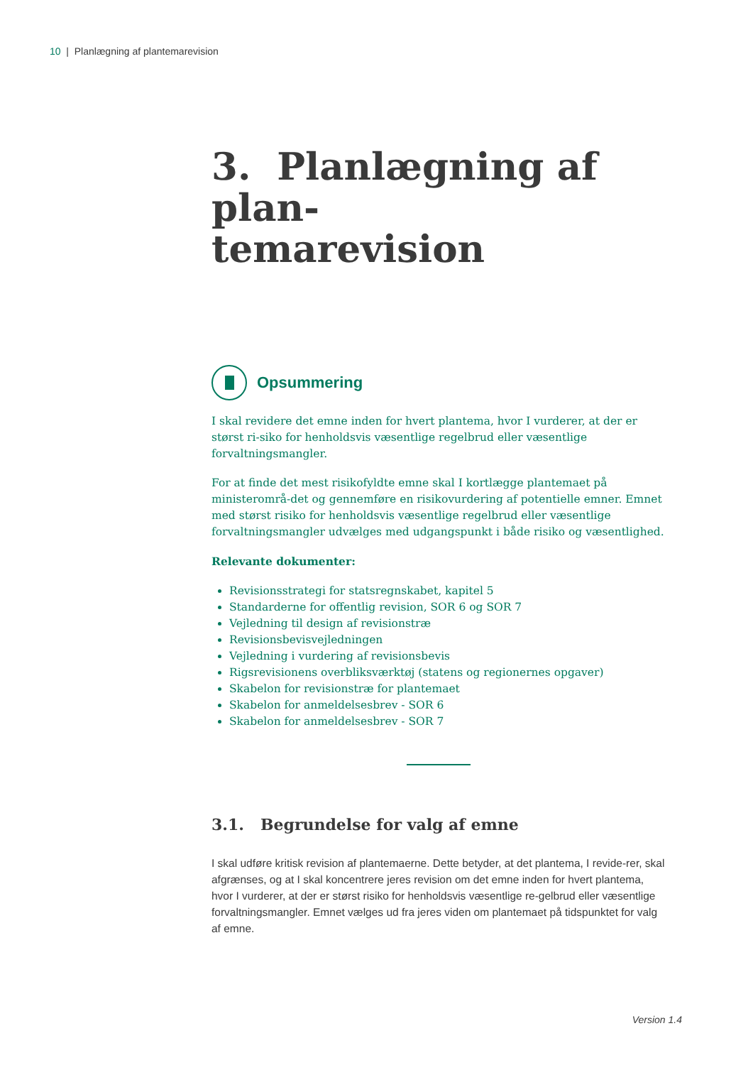10 | Planlægning af plantemarevision
3. Planlægning af plan-
temarevision
Opsummering
I skal revidere det emne inden for hvert plantema, hvor I vurderer, at der er størst ri-siko for henholdsvis væsentlige regelbrud eller væsentlige forvaltningsmangler.
For at finde det mest risikofyldte emne skal I kortlægge plantemaet på ministerområ-det og gennemføre en risikovurdering af potentielle emner. Emnet med størst risiko for henholdsvis væsentlige regelbrud eller væsentlige forvaltningsmangler udvælges med udgangspunkt i både risiko og væsentlighed.
Relevante dokumenter:
Revisionsstrategi for statsregnskabet, kapitel 5
Standarderne for offentlig revision, SOR 6 og SOR 7
Vejledning til design af revisionstræ
Revisionsbevisvejledningen
Vejledning i vurdering af revisionsbevis
Rigsrevisionens overbliksværktøj (statens og regionernes opgaver)
Skabelon for revisionstræ for plantemaet
Skabelon for anmeldelsesbrev - SOR 6
Skabelon for anmeldelsesbrev - SOR 7
3.1. Begrundelse for valg af emne
I skal udføre kritisk revision af plantemaerne. Dette betyder, at det plantema, I revide-rer, skal afgrænses, og at I skal koncentrere jeres revision om det emne inden for hvert plantema, hvor I vurderer, at der er størst risiko for henholdsvis væsentlige re-gelbrud eller væsentlige forvaltningsmangler. Emnet vælges ud fra jeres viden om plantemaet på tidspunktet for valg af emne.
Version 1.4